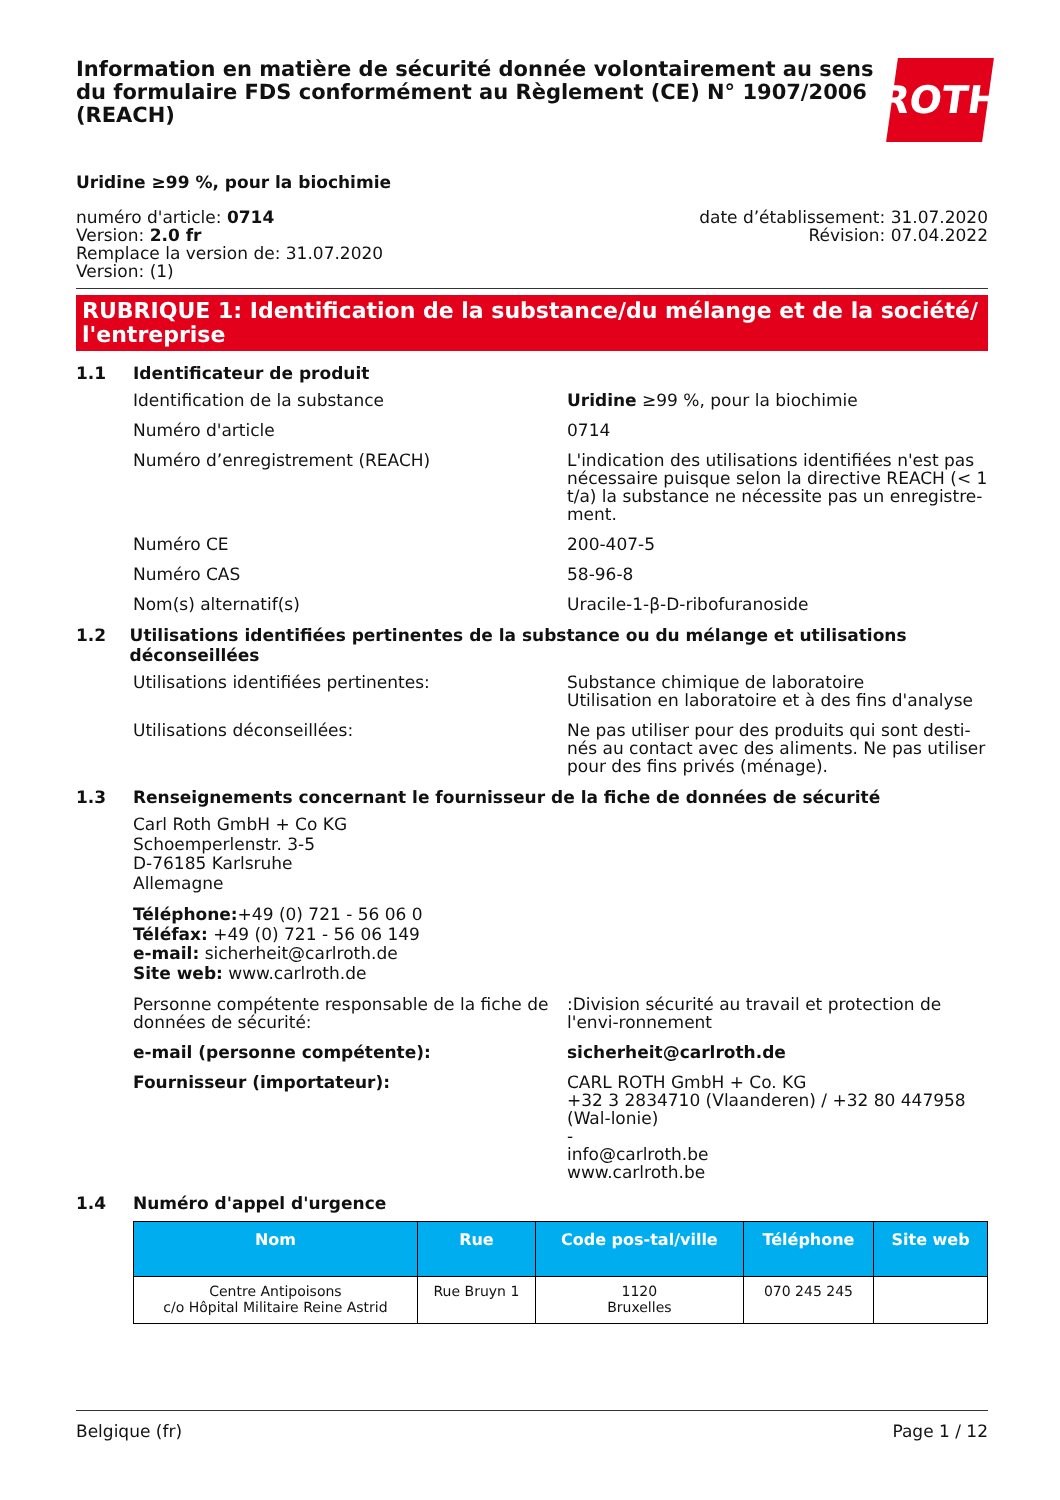Information en matière de sécurité donnée volontairement au sens du formulaire FDS conformément au Règlement (CE) N° 1907/2006 (REACH)
ROTH
Uridine ≥99 %, pour la biochimie
numéro d'article: 0714
Version: 2.0 fr
Remplace la version de: 31.07.2020
Version: (1)
date d’établissement: 31.07.2020
Révision: 07.04.2022
RUBRIQUE 1: Identification de la substance/du mélange et de la société/ l'entreprise
1.1 Identificateur de produit
Identification de la substance Uridine ≥99 %, pour la biochimie
Numéro d'article 0714
Numéro d’enregistrement (REACH) L'indication des utilisations identifiées n'est pas nécessaire puisque selon la directive REACH (< 1 t/a) la substance ne nécessite pas un enregistre-ment.
Numéro CE 200-407-5
Numéro CAS 58-96-8
Nom(s) alternatif(s) Uracile-1-β-D-ribofuranoside
1.2 Utilisations identifiées pertinentes de la substance ou du mélange et utilisations déconseillées
Utilisations identifiées pertinentes: Substance chimique de laboratoire
Utilisation en laboratoire et à des fins d'analyse
Utilisations déconseillées: Ne pas utiliser pour des produits qui sont desti-nés au contact avec des aliments. Ne pas utiliser pour des fins privés (ménage).
1.3 Renseignements concernant le fournisseur de la fiche de données de sécurité
Carl Roth GmbH + Co KG
Schoemperlenstr. 3-5
D-76185 Karlsruhe
Allemagne
Téléphone:+49 (0) 721 - 56 06 0
Téléfax: +49 (0) 721 - 56 06 149
e-mail: sicherheit@carlroth.de
Site web: www.carlroth.de
Personne compétente responsable de la fiche de données de sécurité:
:Division sécurité au travail et protection de l'envi-ronnement
e-mail (personne compétente): sicherheit@carlroth.de
Fournisseur (importateur): CARL ROTH GmbH + Co. KG
+32 3 2834710 (Vlaanderen) / +32 80 447958 (Wal-lonie)
-
info@carlroth.be
www.carlroth.be
1.4 Numéro d'appel d'urgence
| Nom | Rue | Code pos-tal/ville | Téléphone | Site web |
| --- | --- | --- | --- | --- |
| Centre Antipoisons c/o Hôpital Militaire Reine Astrid | Rue Bruyn 1 | 1120 Bruxelles | 070 245 245 | |
Belgique (fr) Page 1 / 12